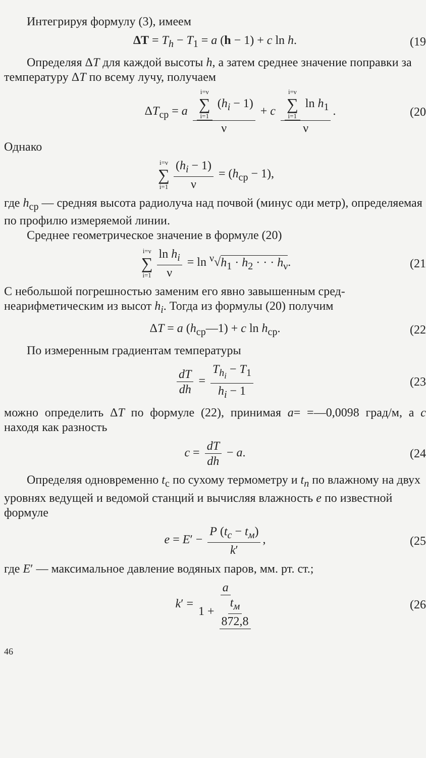Интегрируя формулу (3), имеем
ΔT = T<sub>h</sub> − T<sub>1</sub> = a (h − 1) + c ln h. (19
Определяя ΔT для каждой высоты h, а затем среднее значе­ние поправки за температуру ΔT по всему лучу, получаем
ΔT<sub>ср</sub> = a i=ν ∑ i=1 (h<sub>i</sub> − 1) ν + c i=ν ∑ i=1 ln h<sub>1</sub> ν. (20
Однако
i=ν ∑ i=1 (h<sub>i</sub> − 1) ν = (h<sub>ср</sub> − 1),
где h<sub>ср</sub> — средняя высота радиолуча над почвой (минус оди метр), определяемая по профилю измеряемой линии.
Среднее геометрическое значение в формуле (20)
i=ν ∑ i=1 ln h<sub>i</sub> ν = ln <sup>ν</sup>√h<sub>1</sub> · h<sub>2</sub> · · · h<sub>ν</sub>. (21
С небольшой погрешностью заменим его явно завышенным сред­неарифметическим из высот h<sub>i</sub>. Тогда из формулы (20) получим
ΔT = a (h<sub>ср</sub>—1) + c ln h<sub>ср</sub>. (22
По измеренным градиентам температуры
dT dh = T<sub>h<sub>i</sub></sub> − T<sub>1</sub> h<sub>i</sub> − 1 (23
можно определить ΔT по формуле (22), принимая a= =—0,0098 град/м, а c находя как разность
c = dT dh − a. (24
Определяя одновременно t<sub>c</sub> по сухому термометру и t<sub>n</sub> по влажному на двух уровнях ведущей и ведомой станций и вы­числяя влажность e по известной формуле
e = E′ − P (t<sub>c</sub> − t<sub>м</sub>) k′, (25
где E′ — максимальное давление водяных паров, мм. рт. ст.;
k′ = a 1 + t<sub>м</sub> 872,8 (26
46